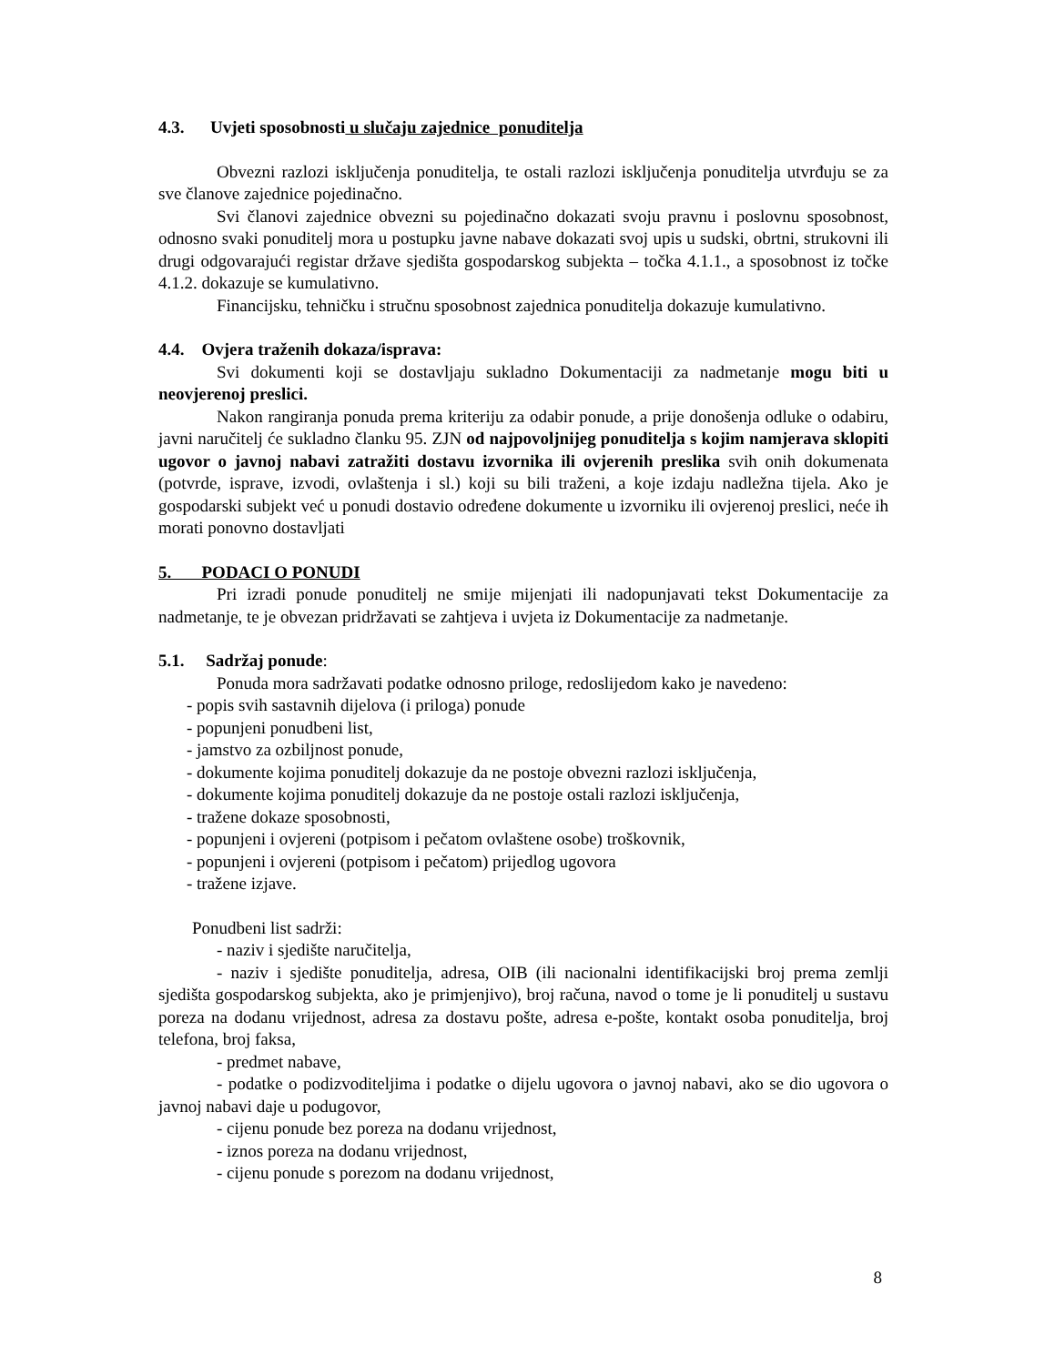4.3. Uvjeti sposobnosti u slučaju zajednice ponuditelja
Obvezni razlozi isključenja ponuditelja, te ostali razlozi isključenja ponuditelja utvrđuju se za sve članove zajednice pojedinačno.
Svi članovi zajednice obvezni su pojedinačno dokazati svoju pravnu i poslovnu sposobnost, odnosno svaki ponuditelj mora u postupku javne nabave dokazati svoj upis u sudski, obrtni, strukovni ili drugi odgovarajući registar države sjedišta gospodarskog subjekta – točka 4.1.1., a sposobnost iz točke 4.1.2. dokazuje se kumulativno.
Financijsku, tehničku i stručnu sposobnost zajednica ponuditelja dokazuje kumulativno.
4.4. Ovjera traženih dokaza/isprava:
Svi dokumenti koji se dostavljaju sukladno Dokumentaciji za nadmetanje mogu biti u neovjerenoj preslici.
Nakon rangiranja ponuda prema kriteriju za odabir ponude, a prije donošenja odluke o odabiru, javni naručitelj će sukladno članku 95. ZJN od najpovoljnijeg ponuditelja s kojim namjerava sklopiti ugovor o javnoj nabavi zatražiti dostavu izvornika ili ovjerenih preslika svih onih dokumenata (potvrde, isprave, izvodi, ovlaštenja i sl.) koji su bili traženi, a koje izdaju nadležna tijela. Ako je gospodarski subjekt već u ponudi dostavio određene dokumente u izvorniku ili ovjerenoj preslici, neće ih morati ponovno dostavljati
5. PODACI O PONUDI
Pri izradi ponude ponuditelj ne smije mijenjati ili nadopunjavati tekst Dokumentacije za nadmetanje, te je obvezan pridržavati se zahtjeva i uvjeta iz Dokumentacije za nadmetanje.
5.1. Sadržaj ponude:
Ponuda mora sadržavati podatke odnosno priloge, redoslijedom kako je navedeno:
- popis svih sastavnih dijelova (i priloga) ponude
- popunjeni ponudbeni list,
- jamstvo za ozbiljnost ponude,
- dokumente kojima ponuditelj dokazuje da ne postoje obvezni razlozi isključenja,
- dokumente kojima ponuditelj dokazuje da ne postoje ostali razlozi isključenja,
- tražene dokaze sposobnosti,
- popunjeni i ovjereni (potpisom i pečatom ovlaštene osobe) troškovnik,
- popunjeni i ovjereni (potpisom i pečatom) prijedlog ugovora
- tražene izjave.
Ponudbeni list sadrži:
- naziv i sjedište naručitelja,
- naziv i sjedište ponuditelja, adresa, OIB (ili nacionalni identifikacijski broj prema zemlji sjedišta gospodarskog subjekta, ako je primjenjivo), broj računa, navod o tome je li ponuditelj u sustavu poreza na dodanu vrijednost, adresa za dostavu pošte, adresa e-pošte, kontakt osoba ponuditelja, broj telefona, broj faksa,
- predmet nabave,
- podatke o podizvoditeljima i podatke o dijelu ugovora o javnoj nabavi, ako se dio ugovora o javnoj nabavi daje u podugovor,
- cijenu ponude bez poreza na dodanu vrijednost,
- iznos poreza na dodanu vrijednost,
- cijenu ponude s porezom na dodanu vrijednost,
8